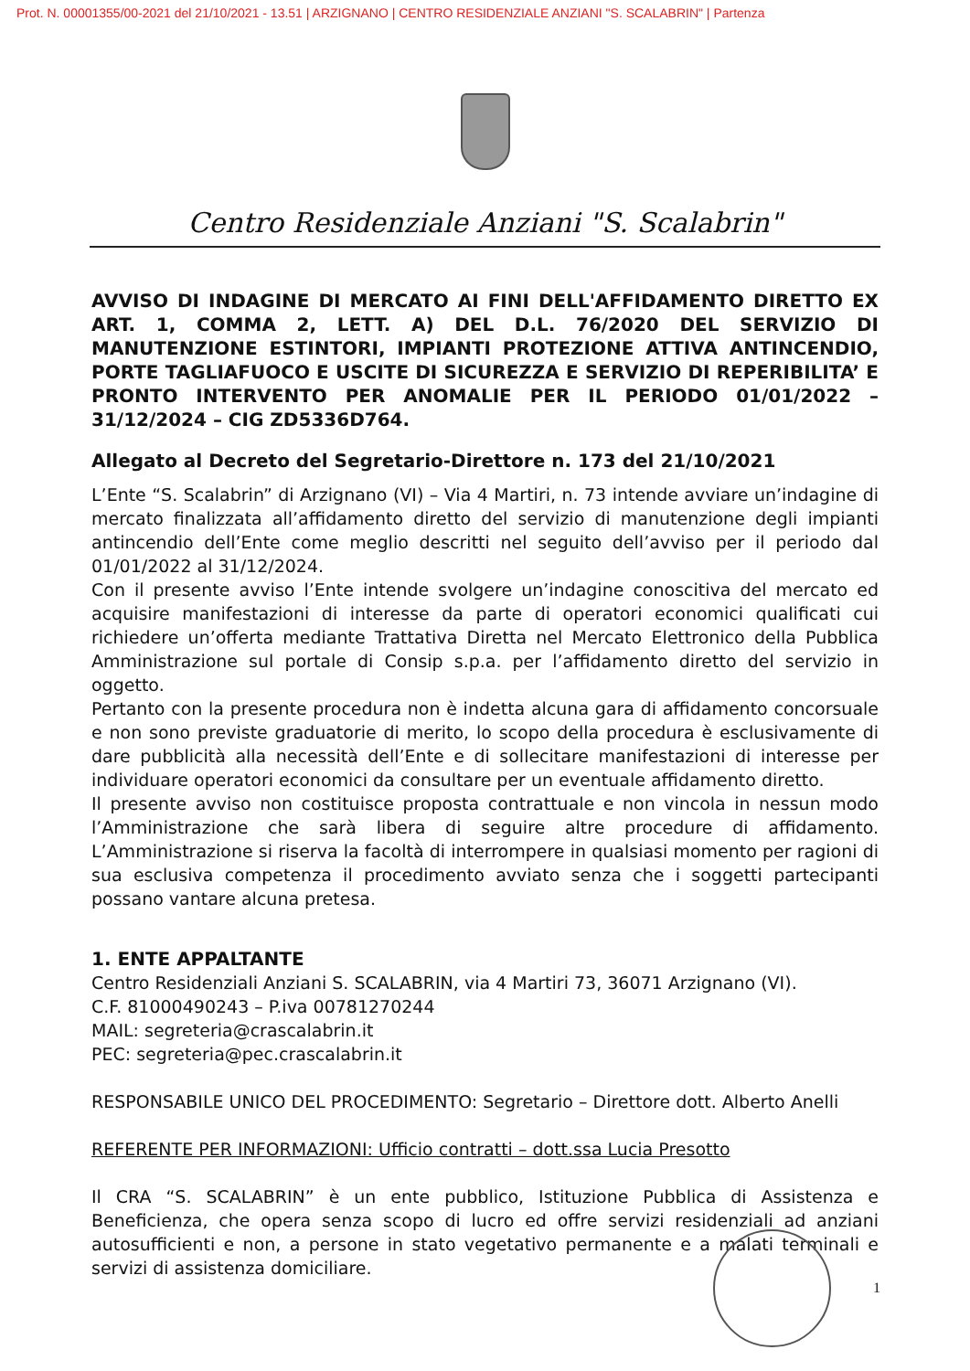Prot. N. 00001355/00-2021 del 21/10/2021 - 13.51 | ARZIGNANO | CENTRO RESIDENZIALE ANZIANI "S. SCALABRIN" | Partenza
Centro Residenziale Anziani "S. Scalabrin"
AVVISO DI INDAGINE DI MERCATO AI FINI DELL'AFFIDAMENTO DIRETTO EX ART. 1, COMMA 2, LETT. A) DEL D.L. 76/2020 DEL SERVIZIO DI MANUTENZIONE ESTINTORI, IMPIANTI PROTEZIONE ATTIVA ANTINCENDIO, PORTE TAGLIAFUOCO E USCITE DI SICUREZZA E SERVIZIO DI REPERIBILITA’ E PRONTO INTERVENTO PER ANOMALIE PER IL PERIODO 01/01/2022 – 31/12/2024 – CIG ZD5336D764.
Allegato al Decreto del Segretario-Direttore n. 173 del 21/10/2021
L’Ente “S. Scalabrin” di Arzignano (VI) – Via 4 Martiri, n. 73 intende avviare un’indagine di mercato finalizzata all’affidamento diretto del servizio di manutenzione degli impianti antincendio dell’Ente come meglio descritti nel seguito dell’avviso per il periodo dal 01/01/2022 al 31/12/2024.
Con il presente avviso l’Ente intende svolgere un’indagine conoscitiva del mercato ed acquisire manifestazioni di interesse da parte di operatori economici qualificati cui richiedere un’offerta mediante Trattativa Diretta nel Mercato Elettronico della Pubblica Amministrazione sul portale di Consip s.p.a. per l’affidamento diretto del servizio in oggetto.
Pertanto con la presente procedura non è indetta alcuna gara di affidamento concorsuale e non sono previste graduatorie di merito, lo scopo della procedura è esclusivamente di dare pubblicità alla necessità dell’Ente e di sollecitare manifestazioni di interesse per individuare operatori economici da consultare per un eventuale affidamento diretto.
Il presente avviso non costituisce proposta contrattuale e non vincola in nessun modo l’Amministrazione che sarà libera di seguire altre procedure di affidamento. L’Amministrazione si riserva la facoltà di interrompere in qualsiasi momento per ragioni di sua esclusiva competenza il procedimento avviato senza che i soggetti partecipanti possano vantare alcuna pretesa.
1. ENTE APPALTANTE
Centro Residenziali Anziani S. SCALABRIN, via 4 Martiri 73, 36071 Arzignano (VI).
C.F. 81000490243 – P.iva 00781270244
MAIL: segreteria@crascalabrin.it
PEC: segreteria@pec.crascalabrin.it
RESPONSABILE UNICO DEL PROCEDIMENTO: Segretario – Direttore dott. Alberto Anelli
REFERENTE PER INFORMAZIONI: Ufficio contratti – dott.ssa Lucia Presotto
Il CRA “S. SCALABRIN” è un ente pubblico, Istituzione Pubblica di Assistenza e Beneficienza, che opera senza scopo di lucro ed offre servizi residenziali ad anziani autosufficienti e non, a persone in stato vegetativo permanente e a malati terminali e servizi di assistenza domiciliare.
1